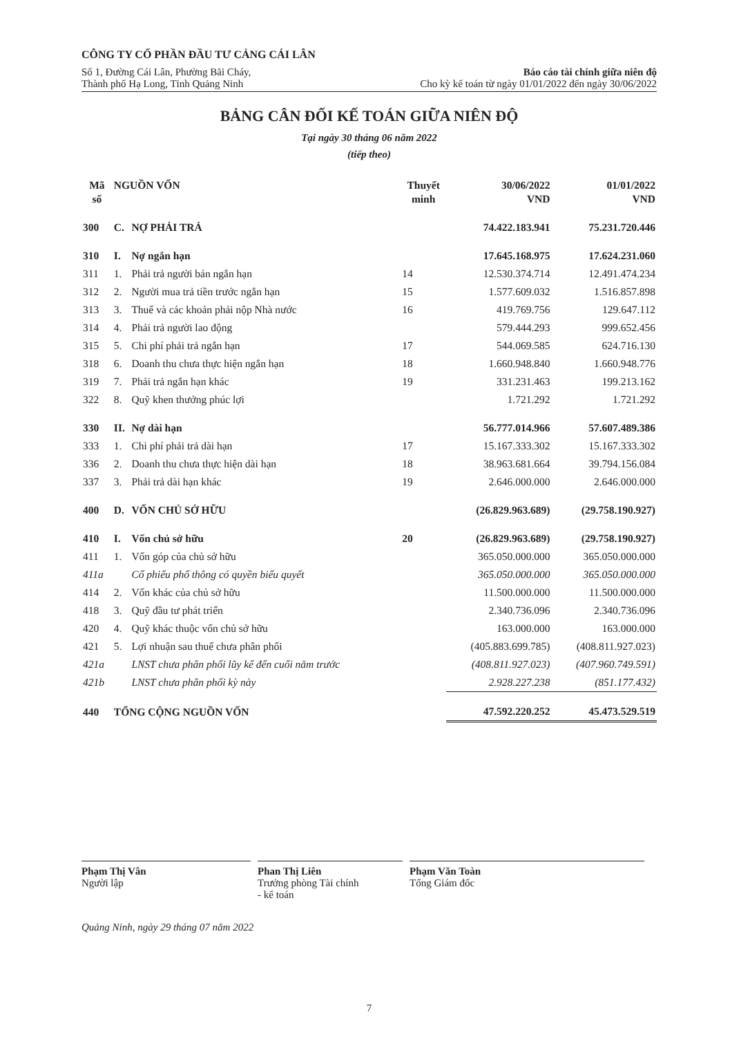CÔNG TY CỔ PHẦN ĐẦU TƯ CẢNG CÁI LÂN
Số 1, Đường Cái Lân, Phường Bãi Cháy,
Thành phố Hạ Long, Tỉnh Quảng Ninh
Báo cáo tài chính giữa niên độ
Cho kỳ kế toán từ ngày 01/01/2022 đến ngày 30/06/2022
BẢNG CÂN ĐỐI KẾ TOÁN GIỮA NIÊN ĐỘ
Tại ngày 30 tháng 06 năm 2022
(tiếp theo)
| Mã số | NGUỒN VỐN | | Thuyết minh | 30/06/2022 VND | 01/01/2022 VND |
| --- | --- | --- | --- | --- | --- |
| 300 | C. | NỢ PHẢI TRẢ | | 74.422.183.941 | 75.231.720.446 |
| 310 | I. | Nợ ngắn hạn | | 17.645.168.975 | 17.624.231.060 |
| 311 | 1. | Phải trả người bán ngắn hạn | 14 | 12.530.374.714 | 12.491.474.234 |
| 312 | 2. | Người mua trả tiền trước ngắn hạn | 15 | 1.577.609.032 | 1.516.857.898 |
| 313 | 3. | Thuế và các khoản phải nộp Nhà nước | 16 | 419.769.756 | 129.647.112 |
| 314 | 4. | Phải trả người lao động | | 579.444.293 | 999.652.456 |
| 315 | 5. | Chi phí phải trả ngắn hạn | 17 | 544.069.585 | 624.716.130 |
| 318 | 6. | Doanh thu chưa thực hiện ngắn hạn | 18 | 1.660.948.840 | 1.660.948.776 |
| 319 | 7. | Phải trả ngắn hạn khác | 19 | 331.231.463 | 199.213.162 |
| 322 | 8. | Quỹ khen thưởng phúc lợi | | 1.721.292 | 1.721.292 |
| 330 | II. | Nợ dài hạn | | 56.777.014.966 | 57.607.489.386 |
| 333 | 1. | Chi phí phải trả dài hạn | 17 | 15.167.333.302 | 15.167.333.302 |
| 336 | 2. | Doanh thu chưa thực hiện dài hạn | 18 | 38.963.681.664 | 39.794.156.084 |
| 337 | 3. | Phải trả dài hạn khác | 19 | 2.646.000.000 | 2.646.000.000 |
| 400 | D. | VỐN CHỦ SỞ HỮU | | (26.829.963.689) | (29.758.190.927) |
| 410 | I. | Vốn chủ sở hữu | 20 | (26.829.963.689) | (29.758.190.927) |
| 411 | 1. | Vốn góp của chủ sở hữu | | 365.050.000.000 | 365.050.000.000 |
| 411a | | Cổ phiếu phổ thông có quyền biểu quyết | | 365.050.000.000 | 365.050.000.000 |
| 414 | 2. | Vốn khác của chủ sở hữu | | 11.500.000.000 | 11.500.000.000 |
| 418 | 3. | Quỹ đầu tư phát triển | | 2.340.736.096 | 2.340.736.096 |
| 420 | 4. | Quỹ khác thuộc vốn chủ sở hữu | | 163.000.000 | 163.000.000 |
| 421 | 5. | Lợi nhuận sau thuế chưa phân phối | | (405.883.699.785) | (408.811.927.023) |
| 421a | | LNST chưa phân phối lũy kế đến cuối năm trước | | (408.811.927.023) | (407.960.749.591) |
| 421b | | LNST chưa phân phối kỳ này | | 2.928.227.238 | (851.177.432) |
| 440 | TỔNG CỘNG NGUỒN VỐN | | | 47.592.220.252 | 45.473.529.519 |
Phạm Thị Vân
Người lập
Phan Thị Liên
Trưởng phòng Tài chính
- kế toán
Phạm Văn Toàn
Tổng Giám đốc
Quảng Ninh, ngày 29 tháng 07 năm 2022
7